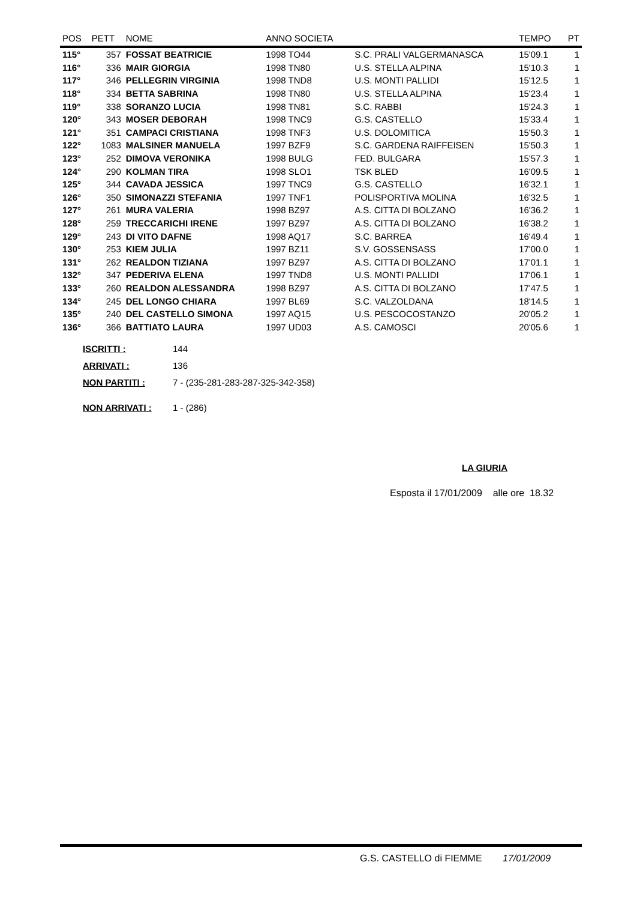| POS | PETT | NOME | ANNO SOCIETA | | TEMPO | PT |
| --- | --- | --- | --- | --- | --- | --- |
| 115° | 357 | FOSSAT BEATRICIE | 1998 TO44 | S.C. PRALI VALGERMANASCA | 15'09.1 | 1 |
| 116° | 336 | MAIR GIORGIA | 1998 TN80 | U.S. STELLA ALPINA | 15'10.3 | 1 |
| 117° | 346 | PELLEGRIN VIRGINIA | 1998 TND8 | U.S. MONTI PALLIDI | 15'12.5 | 1 |
| 118° | 334 | BETTA SABRINA | 1998 TN80 | U.S. STELLA ALPINA | 15'23.4 | 1 |
| 119° | 338 | SORANZO LUCIA | 1998 TN81 | S.C. RABBI | 15'24.3 | 1 |
| 120° | 343 | MOSER DEBORAH | 1998 TNC9 | G.S. CASTELLO | 15'33.4 | 1 |
| 121° | 351 | CAMPACI CRISTIANA | 1998 TNF3 | U.S. DOLOMITICA | 15'50.3 | 1 |
| 122° | 1083 | MALSINER MANUELA | 1997 BZF9 | S.C. GARDENA RAIFFEISEN | 15'50.3 | 1 |
| 123° | 252 | DIMOVA VERONIKA | 1998 BULG | FED. BULGARA | 15'57.3 | 1 |
| 124° | 290 | KOLMAN TIRA | 1998 SLO1 | TSK BLED | 16'09.5 | 1 |
| 125° | 344 | CAVADA JESSICA | 1997 TNC9 | G.S. CASTELLO | 16'32.1 | 1 |
| 126° | 350 | SIMONAZZI STEFANIA | 1997 TNF1 | POLISPORTIVA MOLINA | 16'32.5 | 1 |
| 127° | 261 | MURA VALERIA | 1998 BZ97 | A.S. CITTA DI BOLZANO | 16'36.2 | 1 |
| 128° | 259 | TRECCARICHI IRENE | 1997 BZ97 | A.S. CITTA DI BOLZANO | 16'38.2 | 1 |
| 129° | 243 | DI VITO DAFNE | 1998 AQ17 | S.C. BARREA | 16'49.4 | 1 |
| 130° | 253 | KIEM JULIA | 1997 BZ11 | S.V. GOSSENSASS | 17'00.0 | 1 |
| 131° | 262 | REALDON TIZIANA | 1997 BZ97 | A.S. CITTA DI BOLZANO | 17'01.1 | 1 |
| 132° | 347 | PEDERIVA ELENA | 1997 TND8 | U.S. MONTI PALLIDI | 17'06.1 | 1 |
| 133° | 260 | REALDON ALESSANDRA | 1998 BZ97 | A.S. CITTA DI BOLZANO | 17'47.5 | 1 |
| 134° | 245 | DEL LONGO CHIARA | 1997 BL69 | S.C. VALZOLDANA | 18'14.5 | 1 |
| 135° | 240 | DEL CASTELLO SIMONA | 1997 AQ15 | U.S. PESCOCOSTANZO | 20'05.2 | 1 |
| 136° | 366 | BATTIATO LAURA | 1997 UD03 | A.S. CAMOSCI | 20'05.6 | 1 |
ISCRITTI : 144
ARRIVATI : 136
NON PARTITI : 7 - (235-281-283-287-325-342-358)
NON ARRIVATI : 1 - (286)
LA GIURIA
Esposta il 17/01/2009 alle ore 18.32
G.S. CASTELLO di FIEMME 17/01/2009